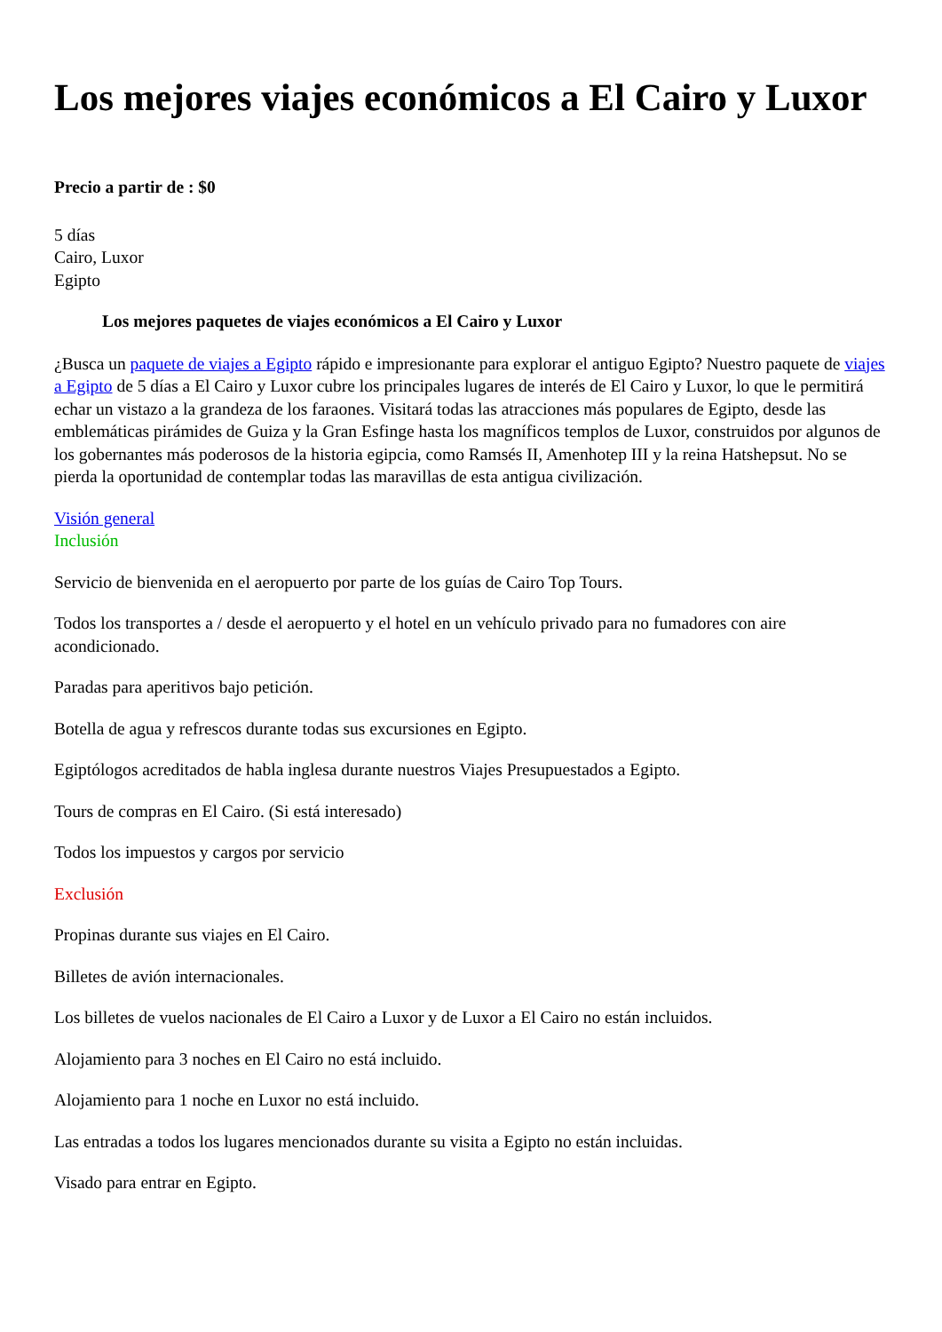Los mejores viajes económicos a El Cairo y Luxor
Precio a partir de : $0
5 días
Cairo, Luxor
Egipto
Los mejores paquetes de viajes económicos a El Cairo y Luxor
¿Busca un paquete de viajes a Egipto rápido e impresionante para explorar el antiguo Egipto? Nuestro paquete de viajes a Egipto de 5 días a El Cairo y Luxor cubre los principales lugares de interés de El Cairo y Luxor, lo que le permitirá echar un vistazo a la grandeza de los faraones. Visitará todas las atracciones más populares de Egipto, desde las emblemáticas pirámides de Guiza y la Gran Esfinge hasta los magníficos templos de Luxor, construidos por algunos de los gobernantes más poderosos de la historia egipcia, como Ramsés II, Amenhotep III y la reina Hatshepsut. No se pierda la oportunidad de contemplar todas las maravillas de esta antigua civilización.
Visión general
Inclusión
Servicio de bienvenida en el aeropuerto por parte de los guías de Cairo Top Tours.
Todos los transportes a / desde el aeropuerto y el hotel en un vehículo privado para no fumadores con aire acondicionado.
Paradas para aperitivos bajo petición.
Botella de agua y refrescos durante todas sus excursiones en Egipto.
Egiptólogos acreditados de habla inglesa durante nuestros Viajes Presupuestados a Egipto.
Tours de compras en El Cairo. (Si está interesado)
Todos los impuestos y cargos por servicio
Exclusión
Propinas durante sus viajes en El Cairo.
Billetes de avión internacionales.
Los billetes de vuelos nacionales de El Cairo a Luxor y de Luxor a El Cairo no están incluidos.
Alojamiento para 3 noches en El Cairo no está incluido.
Alojamiento para 1 noche en Luxor no está incluido.
Las entradas a todos los lugares mencionados durante su visita a Egipto no están incluidas.
Visado para entrar en Egipto.